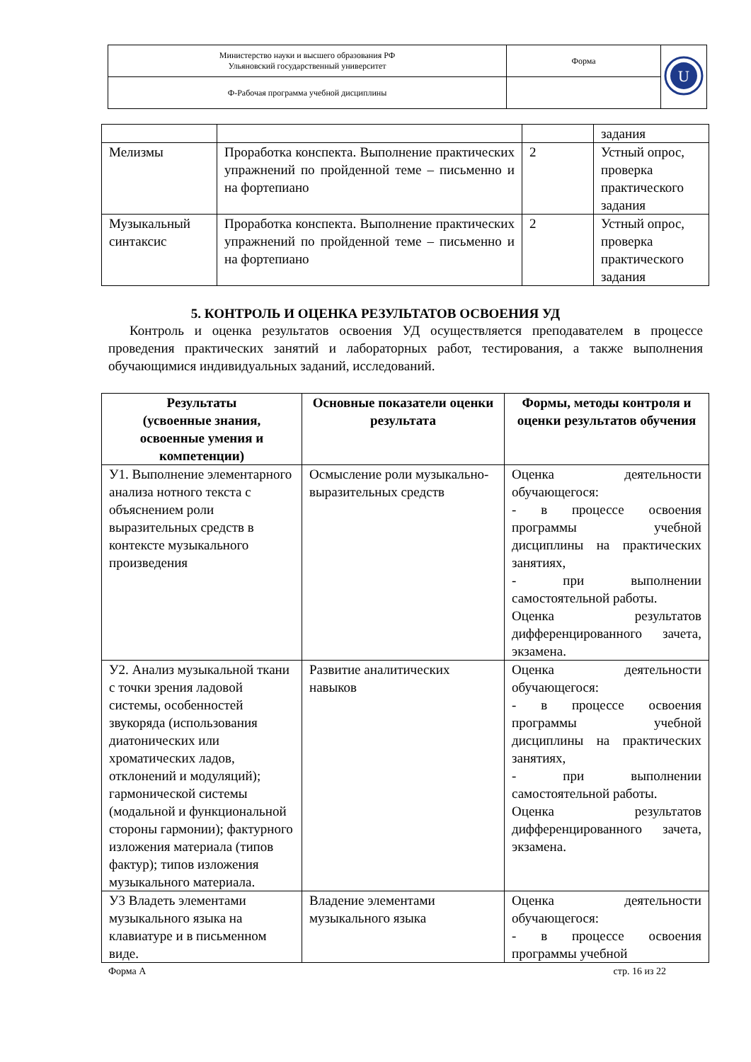| Министерство науки и высшего образования РФ Ульяновский государственный университет | Форма | U |
| Ф-Рабочая программа учебной дисциплины | | |
| | | | задания |
| Мелизмы | Проработка конспекта. Выполнение практических упражнений по пройденной теме – письменно и на фортепиано | 2 | Устный опрос, проверка практического задания |
| Музыкальный синтаксис | Проработка конспекта. Выполнение практических упражнений по пройденной теме – письменно и на фортепиано | 2 | Устный опрос, проверка практического задания |
5. КОНТРОЛЬ И ОЦЕНКА РЕЗУЛЬТАТОВ ОСВОЕНИЯ УД
Контроль и оценка результатов освоения УД осуществляется преподавателем в процессе проведения практических занятий и лабораторных работ, тестирования, а также выполнения обучающимися индивидуальных заданий, исследований.
| Результаты (усвоенные знания, освоенные умения и компетенции) | Основные показатели оценки результата | Формы, методы контроля и оценки результатов обучения |
| --- | --- | --- |
| У1. Выполнение элементарного анализа нотного текста с объяснением роли выразительных средств в контексте музыкального произведения | Осмысление роли музыкально-выразительных средств | Оценка деятельности обучающегося: - в процессе освоения программы учебной дисциплины на практических занятиях, - при выполнении самостоятельной работы. Оценка результатов дифференцированного зачета, экзамена. |
| У2. Анализ музыкальной ткани с точки зрения ладовой системы, особенностей звукоряда (использования диатонических или хроматических ладов, отклонений и модуляций); гармонической системы (модальной и функциональной стороны гармонии); фактурного изложения материала (типов фактур); типов изложения музыкального материала. | Развитие аналитических навыков | Оценка деятельности обучающегося: - в процессе освоения программы учебной дисциплины на практических занятиях, - при выполнении самостоятельной работы. Оценка результатов дифференцированного зачета, экзамена. |
| У3 Владеть элементами музыкального языка на клавиатуре и в письменном виде. | Владение элементами музыкального языка | Оценка деятельности обучающегося: - в процессе освоения программы учебной |
Форма А стр. 16 из 22